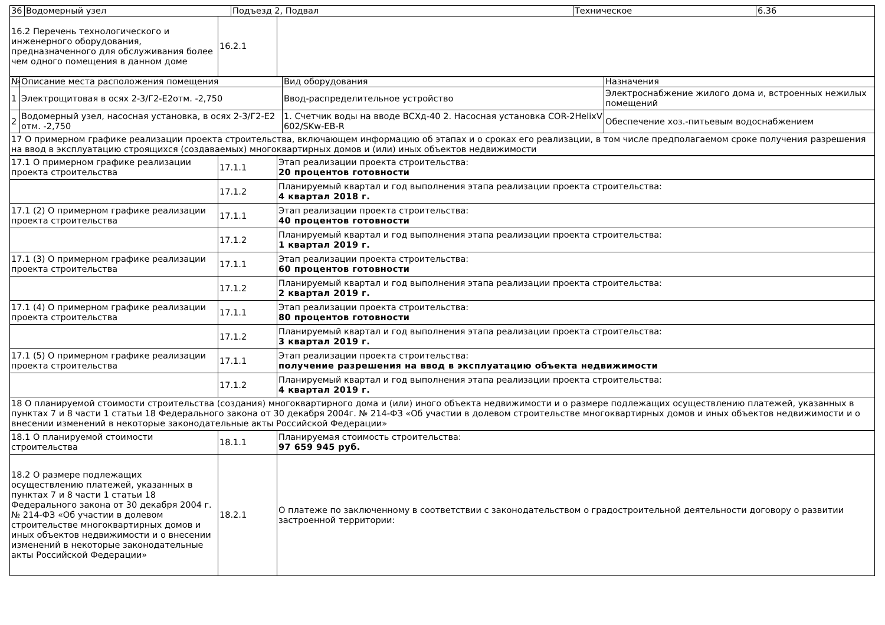| 36 | Водомерный узел | Подъезд 2, Подвал | Техническое | 6.36 |
| 16.2 Перечень технологического и инженерного оборудования, предназначенного для обслуживания более чем одного помещения в данном доме | 16.2.1 | |
| № | Описание места расположения помещения | Вид оборудования | Назначения |
| 1 | Электрощитовая в осях 2-3/Г2-Е2отм. -2,750 | Ввод-распределительное устройство | Электроснабжение жилого дома и, встроенных нежилых помещений |
| 2 | Водомерный узел, насосная установка, в осях 2-3/Г2-Е2 отм. -2,750 | 1. Счетчик воды на вводе ВСХд-40 2. Насосная установка COR-2HelixV 602/SKw-EB-R | Обеспечение хоз.-питьевым водоснабжением |
| 17 О примерном графике реализации проекта строительства, включающем информацию об этапах и о сроках его реализации, в том числе предполагаемом сроке получения разрешения на ввод в эксплуатацию строящихся (создаваемых) многоквартирных домов и (или) иных объектов недвижимости |
| 17.1 О примерном графике реализации проекта строительства | 17.1.1 | Этап реализации проекта строительства: 20 процентов готовности |
| | 17.1.2 | Планируемый квартал и год выполнения этапа реализации проекта строительства: 4 квартал 2018 г. |
| 17.1 (2) О примерном графике реализации проекта строительства | 17.1.1 | Этап реализации проекта строительства: 40 процентов готовности |
| | 17.1.2 | Планируемый квартал и год выполнения этапа реализации проекта строительства: 1 квартал 2019 г. |
| 17.1 (3) О примерном графике реализации проекта строительства | 17.1.1 | Этап реализации проекта строительства: 60 процентов готовности |
| | 17.1.2 | Планируемый квартал и год выполнения этапа реализации проекта строительства: 2 квартал 2019 г. |
| 17.1 (4) О примерном графике реализации проекта строительства | 17.1.1 | Этап реализации проекта строительства: 80 процентов готовности |
| | 17.1.2 | Планируемый квартал и год выполнения этапа реализации проекта строительства: 3 квартал 2019 г. |
| 17.1 (5) О примерном графике реализации проекта строительства | 17.1.1 | Этап реализации проекта строительства: получение разрешения на ввод в эксплуатацию объекта недвижимости |
| | 17.1.2 | Планируемый квартал и год выполнения этапа реализации проекта строительства: 4 квартал 2019 г. |
| 18 О планируемой стоимости строительства (создания) многоквартирного дома и (или) иного объекта недвижимости и о размере подлежащих осуществлению платежей, указанных в пунктах 7 и 8 части 1 статьи 18 Федерального закона от 30 декабря 2004г. № 214-ФЗ «Об участии в долевом строительстве многоквартирных домов и иных объектов недвижимости и о внесении изменений в некоторые законодательные акты Российской Федерации» |
| 18.1 О планируемой стоимости строительства | 18.1.1 | Планируемая стоимость строительства: 97 659 945 руб. |
| 18.2 О размере подлежащих осуществлению платежей, указанных в пунктах 7 и 8 части 1 статьи 18 Федерального закона от 30 декабря 2004 г. № 214-ФЗ «Об участии в долевом строительстве многоквартирных домов и иных объектов недвижимости и о внесении изменений в некоторые законодательные акты Российской Федерации» | 18.2.1 | О платеже по заключенному в соответствии с законодательством о градостроительной деятельности договору о развитии застроенной территории: |